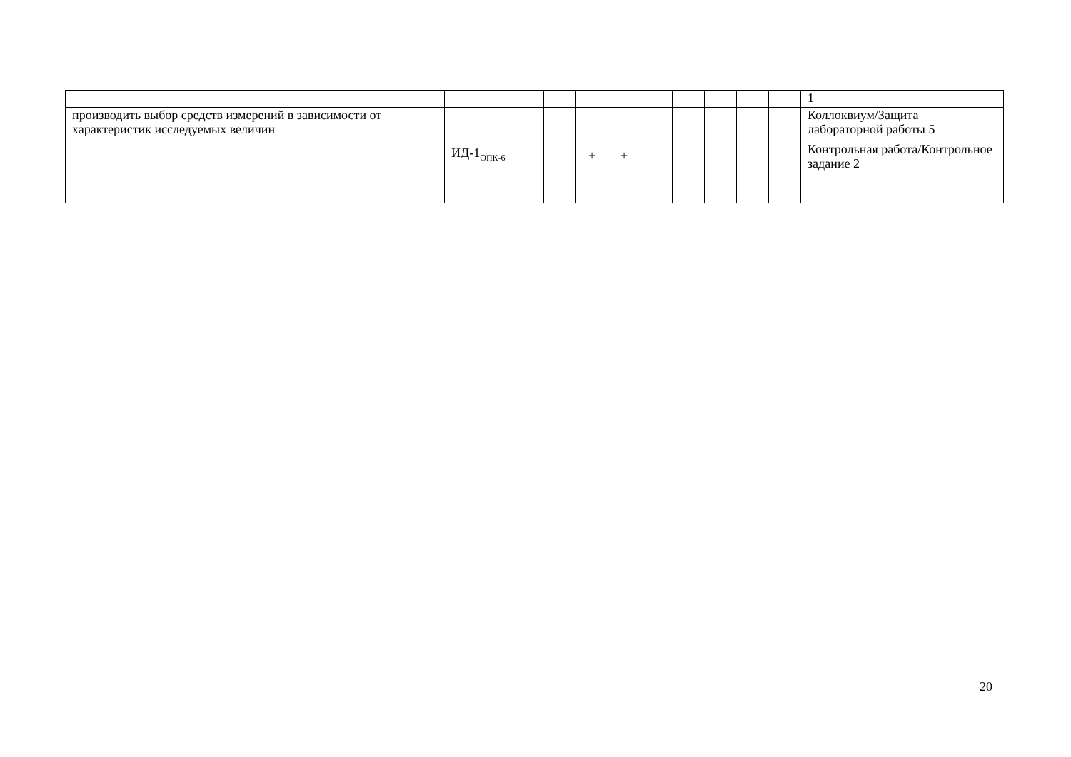| | | | | | | | | | | 1 |
| производить выбор средств измерений в зависимости от характеристик исследуемых величин | ИД-1<sub>ОПК-6</sub> | | + | + | | | | | | Коллоквиум/Защита лабораторной работы 5 Контрольная работа/Контрольное задание 2 |
20